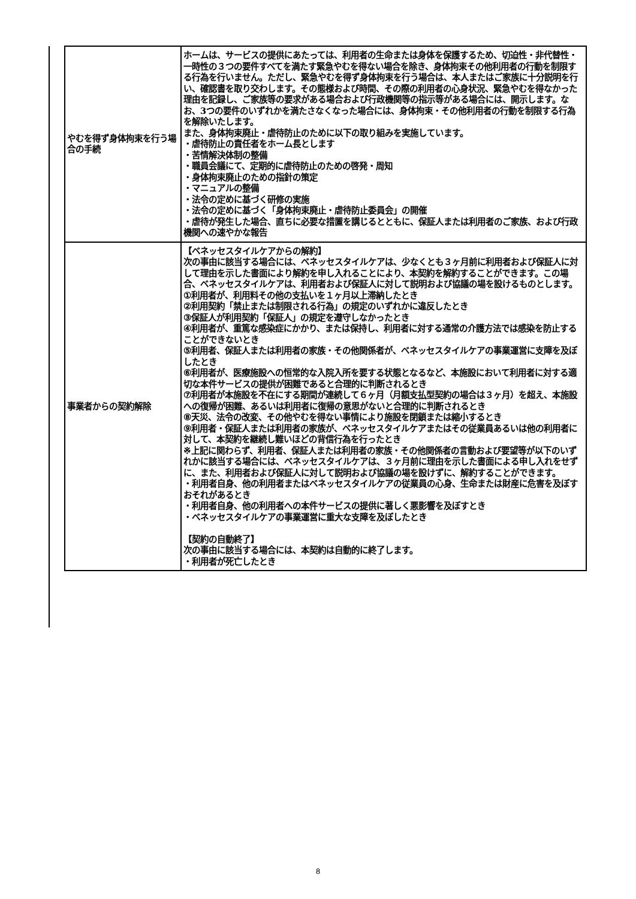| やむを得ず身体拘束を行う場合の手続 | ホームは、サービスの提供にあたっては、利用者の生命または身体を保護するため、切迫性・非代替性・一時性の３つの要件すべてを満たす緊急やむを得ない場合を除き、身体拘束その他利用者の行動を制限する行為を行いません。ただし、緊急やむを得ず身体拘束を行う場合は、本人またはご家族に十分説明を行い、確認書を取り交わします。その態様および時間、その際の利用者の心身状況、緊急やむを得なかった理由を記録し、ご家族等の要求がある場合および行政機関等の指示等がある場合には、開示します。なお、3つの要件のいずれかを満たさなくなった場合には、身体拘束・その他利用者の行動を制限する行為を解除いたします。 また、身体拘束廃止・虐待防止のために以下の取り組みを実施しています。 ・虐待防止の責任者をホーム長とします ・苦情解決体制の整備 ・職員会議にて、定期的に虐待防止のための啓発・周知 ・身体拘束廃止のための指針の策定 ・マニュアルの整備 ・法令の定めに基づく研修の実施 ・法令の定めに基づく「身体拘束廃止・虐待防止委員会」の開催 ・虐待が発生した場合、直ちに必要な措置を講じるとともに、保証人または利用者のご家族、および行政機関への速やかな報告 |
| 事業者からの契約解除 | 【ベネッセスタイルケアからの解約】 次の事由に該当する場合には、ベネッセスタイルケアは、少なくとも３ヶ月前に利用者および保証人に対して理由を示した書面により解約を申し入れることにより、本契約を解約することができます。この場合、ベネッセスタイルケアは、利用者および保証人に対して説明および協議の場を設けるものとします。 ①利用者が、利用料その他の支払いを１ヶ月以上滞納したとき ②利用契約「禁止または制限される行為」の規定のいずれかに違反したとき ③保証人が利用契約「保証人」の規定を遵守しなかったとき ④利用者が、重篤な感染症にかかり、または保持し、利用者に対する通常の介護方法では感染を防止することができないとき ⑤利用者、保証人または利用者の家族・その他関係者が、ベネッセスタイルケアの事業運営に支障を及ぼしたとき ⑥利用者が、医療施設への恒常的な入院入所を要する状態となるなど、本施設において利用者に対する適切な本件サービスの提供が困難であると合理的に判断されるとき ⑦利用者が本施設を不在にする期間が連続して６ヶ月（月額支払型契約の場合は３ヶ月）を超え、本施設への復帰が困難、あるいは利用者に復帰の意思がないと合理的に判断されるとき ⑧天災、法令の改変、その他やむを得ない事情により施設を閉鎖または縮小するとき ⑨利用者・保証人または利用者の家族が、ベネッセスタイルケアまたはその従業員あるいは他の利用者に対して、本契約を継続し難いほどの背信行為を行ったとき ※上記に関わらず、利用者、保証人または利用者の家族・その他関係者の言動および要望等が以下のいずれかに該当する場合には、ベネッセスタイルケアは、３ヶ月前に理由を示した書面による申し入れをせずに、また、利用者および保証人に対して説明および協議の場を設けずに、解約することができます。 ・利用者自身、他の利用者またはベネッセスタイルケアの従業員の心身、生命または財産に危害を及ぼすおそれがあるとき ・利用者自身、他の利用者への本件サービスの提供に著しく悪影響を及ぼすとき ・ベネッセスタイルケアの事業運営に重大な支障を及ぼしたとき 【契約の自動終了】 次の事由に該当する場合には、本契約は自動的に終了します。 ・利用者が死亡したとき |
8